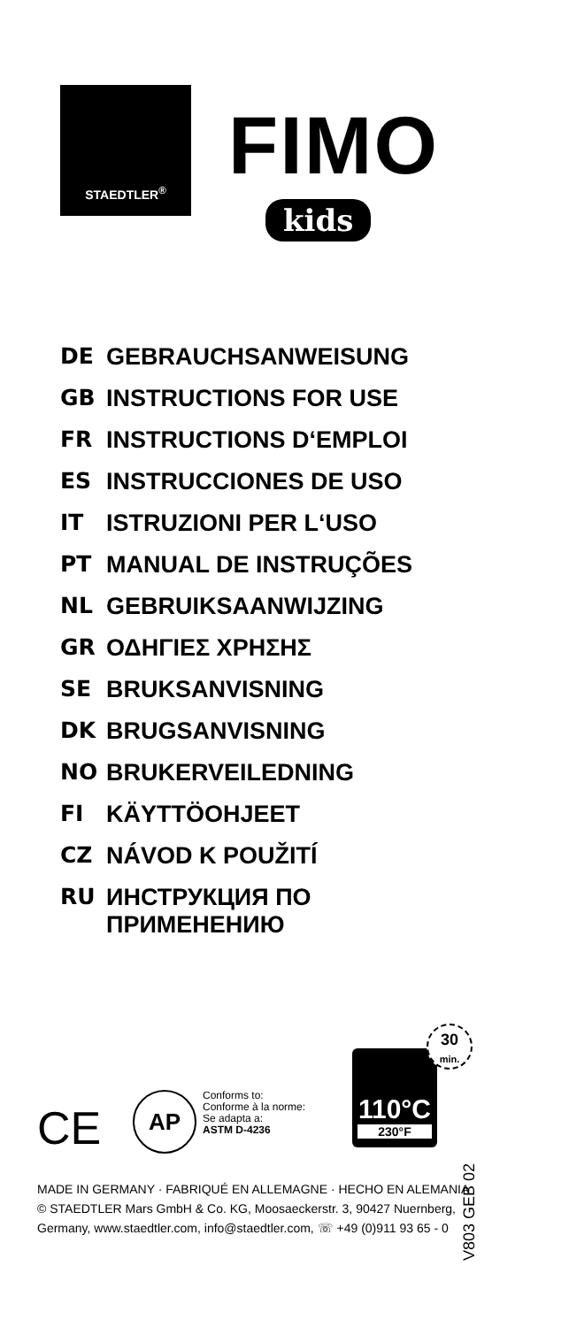STAEDTLER<sup>®</sup>
FIMO
kids
DE GEBRAUCHSANWEISUNG
GB INSTRUCTIONS FOR USE
FR INSTRUCTIONS D‘EMPLOI
ES INSTRUCCIONES DE USO
IT ISTRUZIONI PER L‘USO
PT MANUAL DE INSTRUÇÕES
NL GEBRUIKSAANWIJZING
GR ΟΔΗΓΙΕΣ ΧΡΗΣΗΣ
SE BRUKSANVISNING
DK BRUGSANVISNING
NO BRUKERVEILEDNING
FI KÄYTTÖOHJEET
CZ NÁVOD K POUŽITÍ
RU ИНСТРУКЦИЯ ПО
ПРИМЕНЕНИЮ
CE AP
Conforms to:
Conforme à la norme:
Se adapta a:
ASTM D-4236
110°C
230°F
30
min.
MADE IN GERMANY · FABRIQUÉ EN ALLEMAGNE · HECHO EN ALEMANIA
© STAEDTLER Mars GmbH & Co. KG, Moosaeckerstr. 3, 90427 Nuernberg,
Germany, www.staedtler.com, info@staedtler.com, ☏ +49 (0)911 93 65 - 0
V803 GEB 02